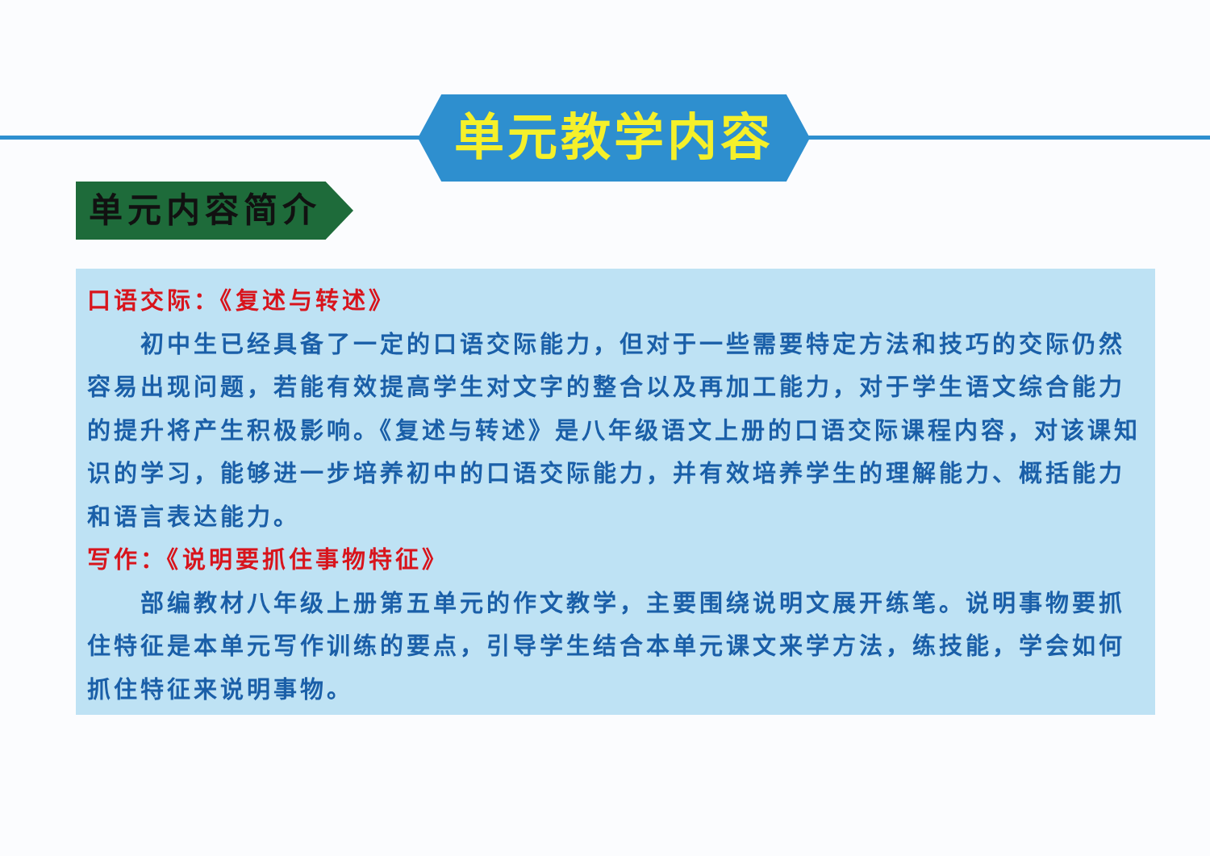单元教学内容
单元内容简介
口语交际：《复述与转述》
初中生已经具备了一定的口语交际能力，但对于一些需要特定方法和技巧的交际仍然容易出现问题，若能有效提高学生对文字的整合以及再加工能力，对于学生语文综合能力的提升将产生积极影响。《复述与转述》是八年级语文上册的口语交际课程内容，对该课知识的学习，能够进一步培养初中的口语交际能力，并有效培养学生的理解能力、概括能力和语言表达能力。
写作：《说明要抓住事物特征》
部编教材八年级上册第五单元的作文教学，主要围绕说明文展开练笔。说明事物要抓住特征是本单元写作训练的要点，引导学生结合本单元课文来学方法，练技能，学会如何抓住特征来说明事物。